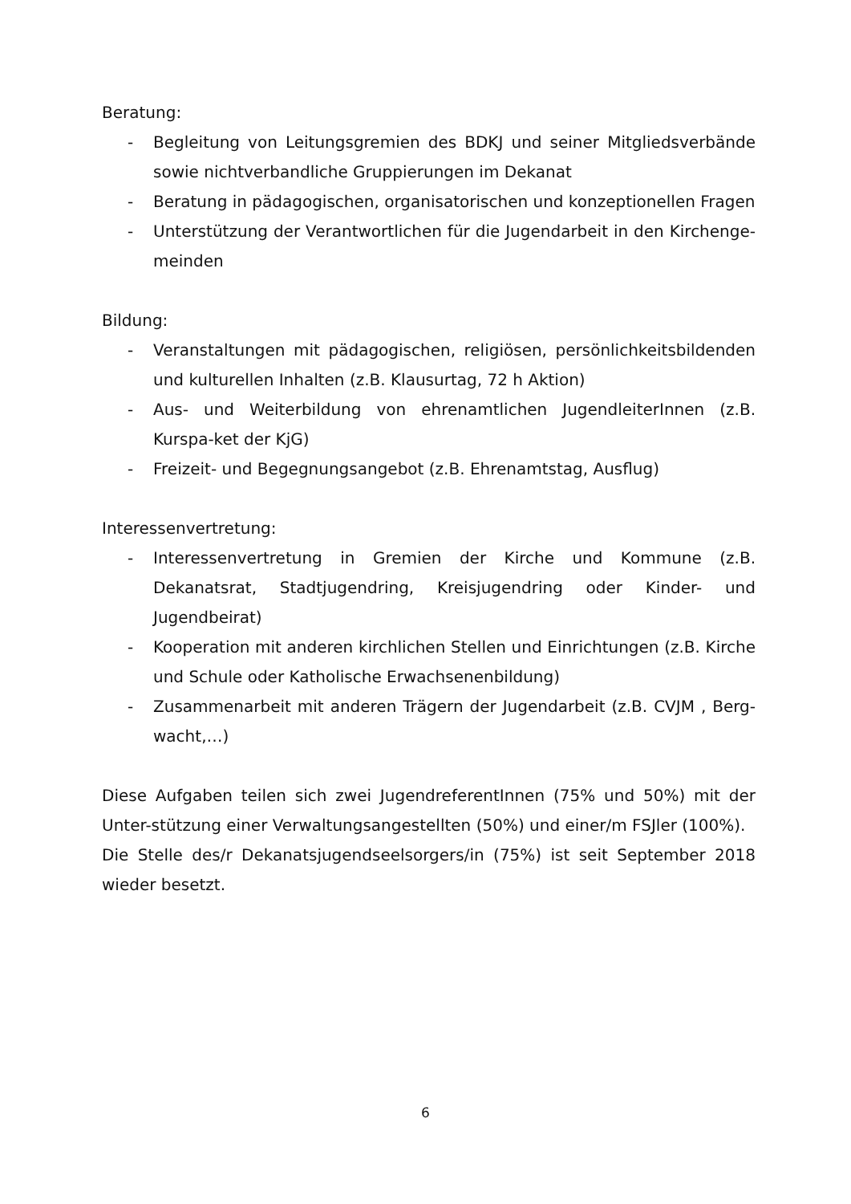Beratung:
- Begleitung von Leitungsgremien des BDKJ und seiner Mitgliedsverbände sowie nichtverbandliche Gruppierungen im Dekanat
- Beratung in pädagogischen, organisatorischen und konzeptionellen Fragen
- Unterstützung der Verantwortlichen für die Jugendarbeit in den Kirchenge-meinden
Bildung:
- Veranstaltungen mit pädagogischen, religiösen, persönlichkeitsbildenden und kulturellen Inhalten (z.B. Klausurtag, 72 h Aktion)
- Aus- und Weiterbildung von ehrenamtlichen JugendleiterInnen (z.B. Kurspa-ket der KjG)
- Freizeit- und Begegnungsangebot (z.B. Ehrenamtstag, Ausflug)
Interessenvertretung:
- Interessenvertretung in Gremien der Kirche und Kommune (z.B. Dekanatsrat, Stadtjugendring, Kreisjugendring oder Kinder- und Jugendbeirat)
- Kooperation mit anderen kirchlichen Stellen und Einrichtungen (z.B. Kirche und Schule oder Katholische Erwachsenenbildung)
- Zusammenarbeit mit anderen Trägern der Jugendarbeit (z.B. CVJM , Berg-wacht,…)
Diese Aufgaben teilen sich zwei JugendreferentInnen (75% und 50%) mit der Unter-stützung einer Verwaltungsangestellten (50%) und einer/m FSJler (100%).
Die Stelle des/r Dekanatsjugendseelsorgers/in (75%) ist seit September 2018 wieder besetzt.
6